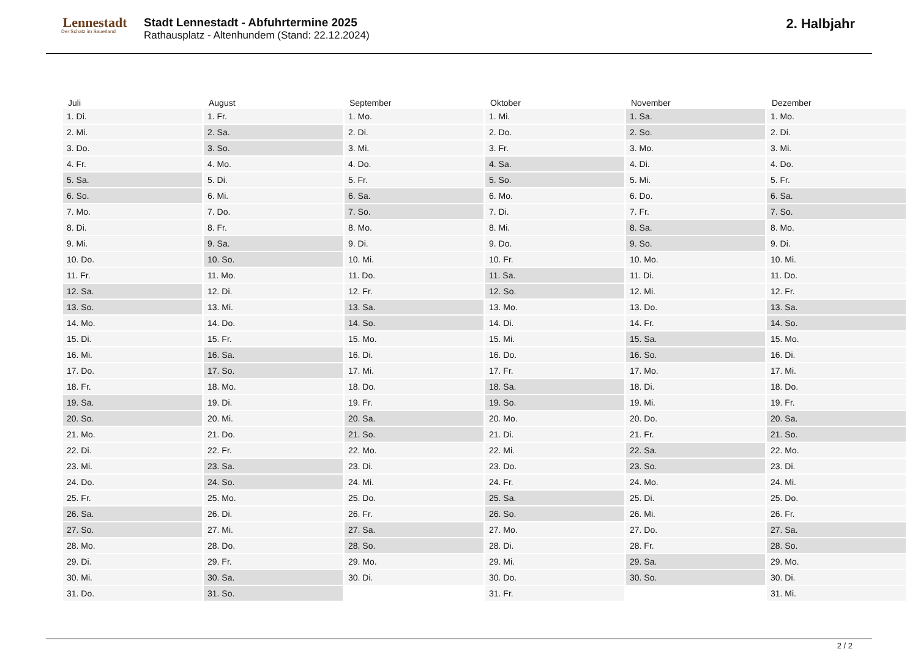Lennestadt
Der Schatz im Sauerland
Stadt Lennestadt - Abfuhrtermine 2025
Rathausplatz - Altenhundem (Stand: 22.12.2024)
2. Halbjahr
| Juli | August | September | Oktober | November | Dezember |
| --- | --- | --- | --- | --- | --- |
| 1. Di. | 1. Fr. | 1. Mo. | 1. Mi. | 1. Sa. | 1. Mo. |
| 2. Mi. | 2. Sa. | 2. Di. | 2. Do. | 2. So. | 2. Di. |
| 3. Do. | 3. So. | 3. Mi. | 3. Fr. | 3. Mo. | 3. Mi. |
| 4. Fr. | 4. Mo. | 4. Do. | 4. Sa. | 4. Di. | 4. Do. |
| 5. Sa. | 5. Di. | 5. Fr. | 5. So. | 5. Mi. | 5. Fr. |
| 6. So. | 6. Mi. | 6. Sa. | 6. Mo. | 6. Do. | 6. Sa. |
| 7. Mo. | 7. Do. | 7. So. | 7. Di. | 7. Fr. | 7. So. |
| 8. Di. | 8. Fr. | 8. Mo. | 8. Mi. | 8. Sa. | 8. Mo. |
| 9. Mi. | 9. Sa. | 9. Di. | 9. Do. | 9. So. | 9. Di. |
| 10. Do. | 10. So. | 10. Mi. | 10. Fr. | 10. Mo. | 10. Mi. |
| 11. Fr. | 11. Mo. | 11. Do. | 11. Sa. | 11. Di. | 11. Do. |
| 12. Sa. | 12. Di. | 12. Fr. | 12. So. | 12. Mi. | 12. Fr. |
| 13. So. | 13. Mi. | 13. Sa. | 13. Mo. | 13. Do. | 13. Sa. |
| 14. Mo. | 14. Do. | 14. So. | 14. Di. | 14. Fr. | 14. So. |
| 15. Di. | 15. Fr. | 15. Mo. | 15. Mi. | 15. Sa. | 15. Mo. |
| 16. Mi. | 16. Sa. | 16. Di. | 16. Do. | 16. So. | 16. Di. |
| 17. Do. | 17. So. | 17. Mi. | 17. Fr. | 17. Mo. | 17. Mi. |
| 18. Fr. | 18. Mo. | 18. Do. | 18. Sa. | 18. Di. | 18. Do. |
| 19. Sa. | 19. Di. | 19. Fr. | 19. So. | 19. Mi. | 19. Fr. |
| 20. So. | 20. Mi. | 20. Sa. | 20. Mo. | 20. Do. | 20. Sa. |
| 21. Mo. | 21. Do. | 21. So. | 21. Di. | 21. Fr. | 21. So. |
| 22. Di. | 22. Fr. | 22. Mo. | 22. Mi. | 22. Sa. | 22. Mo. |
| 23. Mi. | 23. Sa. | 23. Di. | 23. Do. | 23. So. | 23. Di. |
| 24. Do. | 24. So. | 24. Mi. | 24. Fr. | 24. Mo. | 24. Mi. |
| 25. Fr. | 25. Mo. | 25. Do. | 25. Sa. | 25. Di. | 25. Do. |
| 26. Sa. | 26. Di. | 26. Fr. | 26. So. | 26. Mi. | 26. Fr. |
| 27. So. | 27. Mi. | 27. Sa. | 27. Mo. | 27. Do. | 27. Sa. |
| 28. Mo. | 28. Do. | 28. So. | 28. Di. | 28. Fr. | 28. So. |
| 29. Di. | 29. Fr. | 29. Mo. | 29. Mi. | 29. Sa. | 29. Mo. |
| 30. Mi. | 30. Sa. | 30. Di. | 30. Do. | 30. So. | 30. Di. |
| 31. Do. | 31. So. | | 31. Fr. | | 31. Mi. |
2 / 2